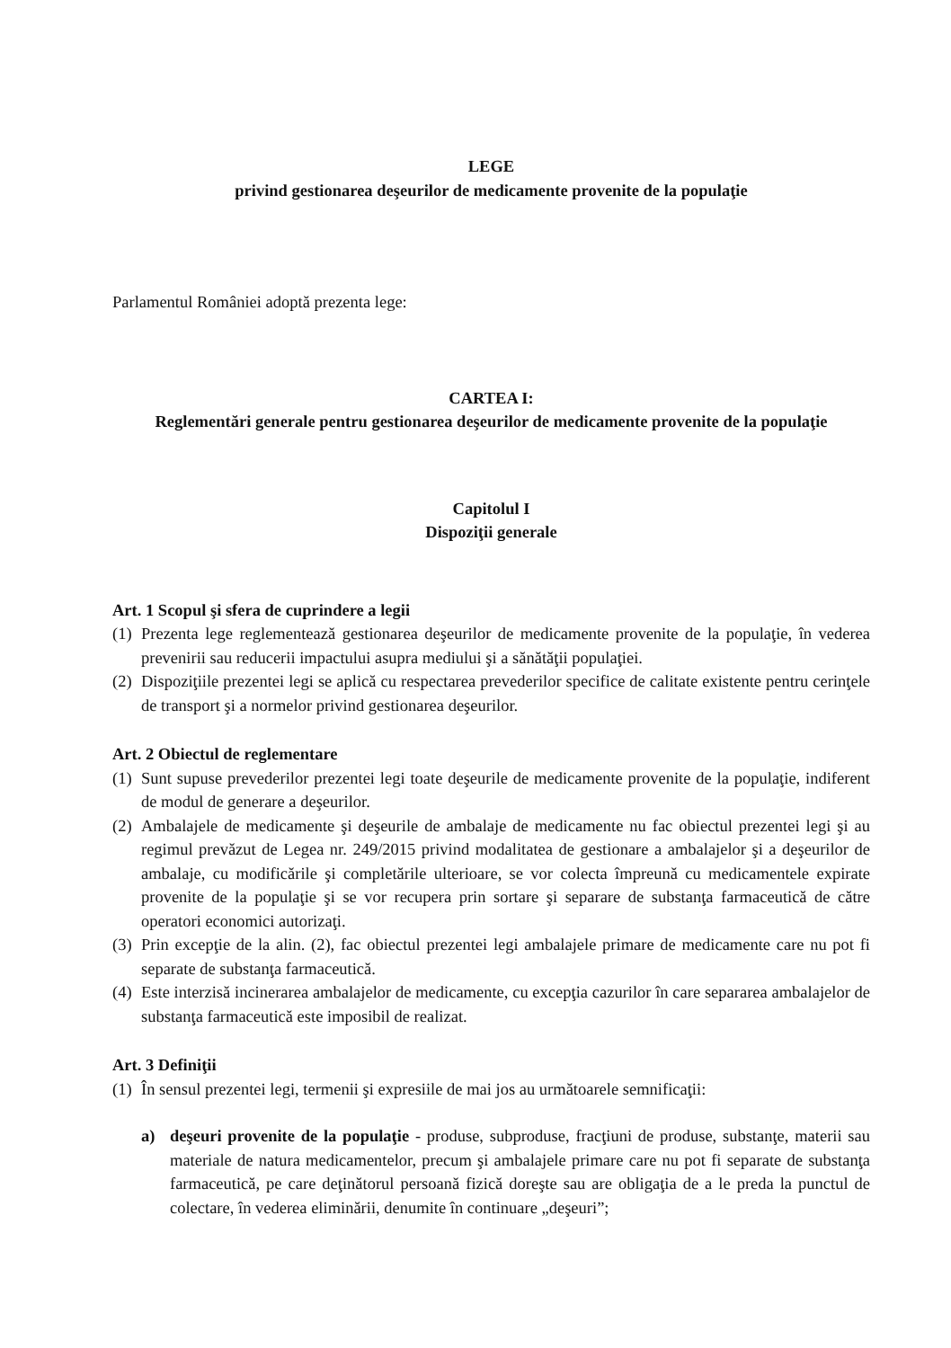LEGE
privind gestionarea deşeurilor de medicamente provenite de la populaţie
Parlamentul României adoptă prezenta lege:
CARTEA I:
Reglementări generale pentru gestionarea deşeurilor de medicamente provenite de la populaţie
Capitolul I
Dispoziţii generale
Art. 1 Scopul şi sfera de cuprindere a legii
(1) Prezenta lege reglementează gestionarea deşeurilor de medicamente provenite de la populaţie, în vederea prevenirii sau reducerii impactului asupra mediului şi a sănătăţii populaţiei.
(2) Dispoziţiile prezentei legi se aplică cu respectarea prevederilor specifice de calitate existente pentru cerinţele de transport şi a normelor privind gestionarea deşeurilor.
Art. 2 Obiectul de reglementare
(1) Sunt supuse prevederilor prezentei legi toate deşeurile de medicamente provenite de la populaţie, indiferent de modul de generare a deşeurilor.
(2) Ambalajele de medicamente şi deşeurile de ambalaje de medicamente nu fac obiectul prezentei legi şi au regimul prevăzut de Legea nr. 249/2015 privind modalitatea de gestionare a ambalajelor şi a deşeurilor de ambalaje, cu modificările şi completările ulterioare, se vor colecta împreună cu medicamentele expirate provenite de la populaţie şi se vor recupera prin sortare şi separare de substanţa farmaceutică de către operatori economici autorizaţi.
(3) Prin excepţie de la alin. (2), fac obiectul prezentei legi ambalajele primare de medicamente care nu pot fi separate de substanţa farmaceutică.
(4) Este interzisă incinerarea ambalajelor de medicamente, cu excepţia cazurilor în care separarea ambalajelor de substanţa farmaceutică este imposibil de realizat.
Art. 3 Definiţii
(1) În sensul prezentei legi, termenii şi expresiile de mai jos au următoarele semnificaţii:
a) deşeuri provenite de la populaţie - produse, subproduse, fracţiuni de produse, substanţe, materii sau materiale de natura medicamentelor, precum şi ambalajele primare care nu pot fi separate de substanţa farmaceutică, pe care deţinătorul persoană fizică doreşte sau are obligaţia de a le preda la punctul de colectare, în vederea eliminării, denumite în continuare „deşeuri”;